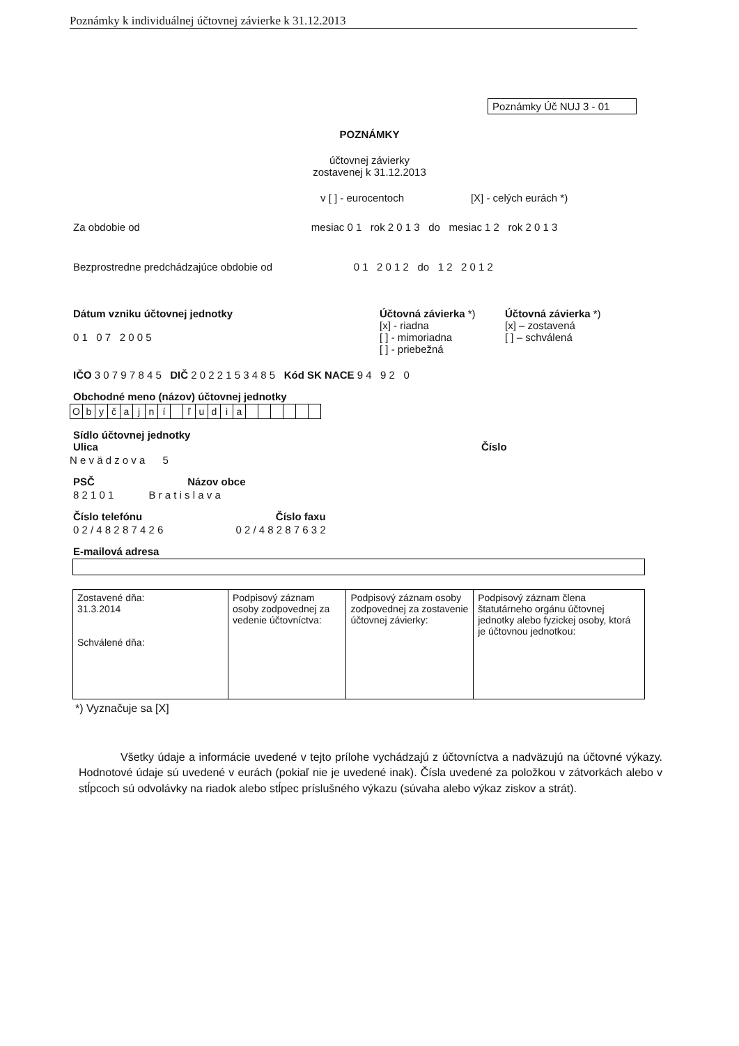Poznámky k individuálnej účtovnej závierke k 31.12.2013
Poznámky Úč NUJ 3 - 01
POZNÁMKY
účtovnej závierky
zostavenej k 31.12.2013
v [ ] - eurocentoch [X] - celých eurách *)
Za obdobie od mesiac 0 1 rok 2 0 1 3 do mesiac 1 2 rok 2 0 1 3
Bezprostredne predchádzajúce obdobie od 0 1 2 0 1 2 do 1 2 2 0 1 2
Dátum vzniku účtovnej jednotky
0 1 0 7 2 0 0 5
Účtovná závierka *)
[x] - riadna
[ ] - mimoriadna
[ ] - priebežná
Účtovná závierka *)
[x] – zostavená
[ ] – schválená
IČO 3 0 7 9 7 8 4 5 DIČ 2 0 2 2 1 5 3 4 8 5 Kód SK NACE 9 4 9 2 0
Obchodné meno (názov) účtovnej jednotky
| O | b | y | č | a | j | n | í | | ľ | u | d | i | a | | | | | | |
Sídlo účtovnej jednotky
Ulica Číslo
N e v ä d z o v a 5
PSČ Názov obce
8 2 1 0 1 B r a t i s l a v a
Číslo telefónu Číslo faxu
0 2 / 4 8 2 8 7 4 2 6 0 2 / 4 8 2 8 7 6 3 2
E-mailová adresa
| Zostavené dňa: 31.3.2014 Schválené dňa: | Podpisový záznam osoby zodpovednej za vedenie účtovníctva: | Podpisový záznam osoby zodpovednej za zostavenie účtovnej závierky: | Podpisový záznam člena štatutárneho orgánu účtovnej jednotky alebo fyzickej osoby, ktorá je účtovnou jednotkou: |
*) Vyznačuje sa [X]
Všetky údaje a informácie uvedené v tejto prílohe vychádzajú z účtovníctva a nadväzujú na účtovné výkazy. Hodnotové údaje sú uvedené v eurách (pokiaľ nie je uvedené inak). Čísla uvedené za položkou v zátvorkách alebo v stĺpcoch sú odvolávky na riadok alebo stĺpec príslušného výkazu (súvaha alebo výkaz ziskov a strát).